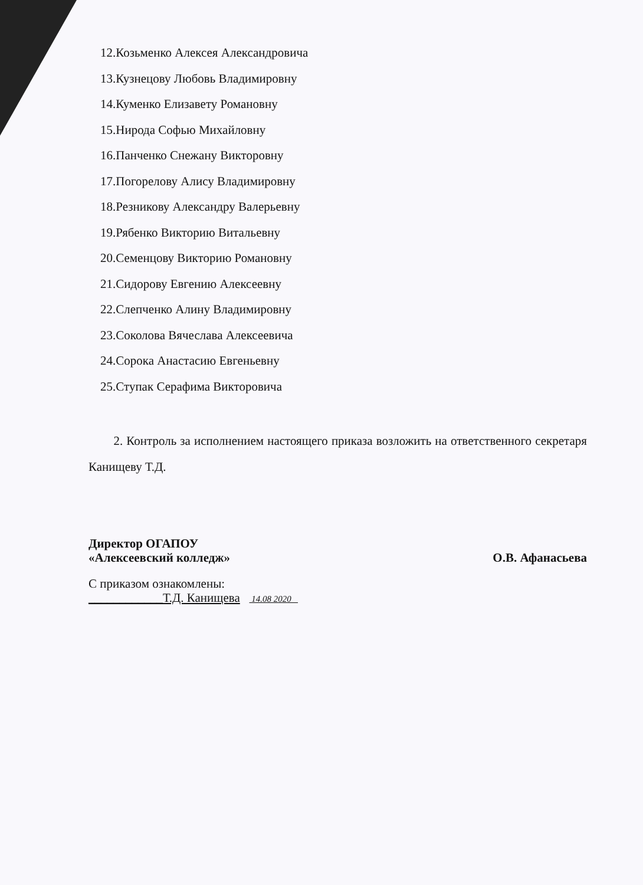12.Козьменко Алексея Александровича
13.Кузнецову Любовь Владимировну
14.Куменко Елизавету Романовну
15.Нирода Софью Михайловну
16.Панченко Снежану Викторовну
17.Погорелову Алису Владимировну
18.Резникову Александру Валерьевну
19.Рябенко Викторию Витальевну
20.Семенцову Викторию Романовну
21.Сидорову Евгению Алексеевну
22.Слепченко Алину Владимировну
23.Соколова Вячеслава Алексеевича
24.Сорока Анастасию Евгеньевну
25.Ступак Серафима Викторовича
2. Контроль за исполнением настоящего приказа возложить на ответственного секретаря Канищеву Т.Д.
Директор ОГАПОУ
«Алексеевский колледж» О.В. Афанасьева
С приказом ознакомлены:
____________Т.Д. Канищева 14.08 2020